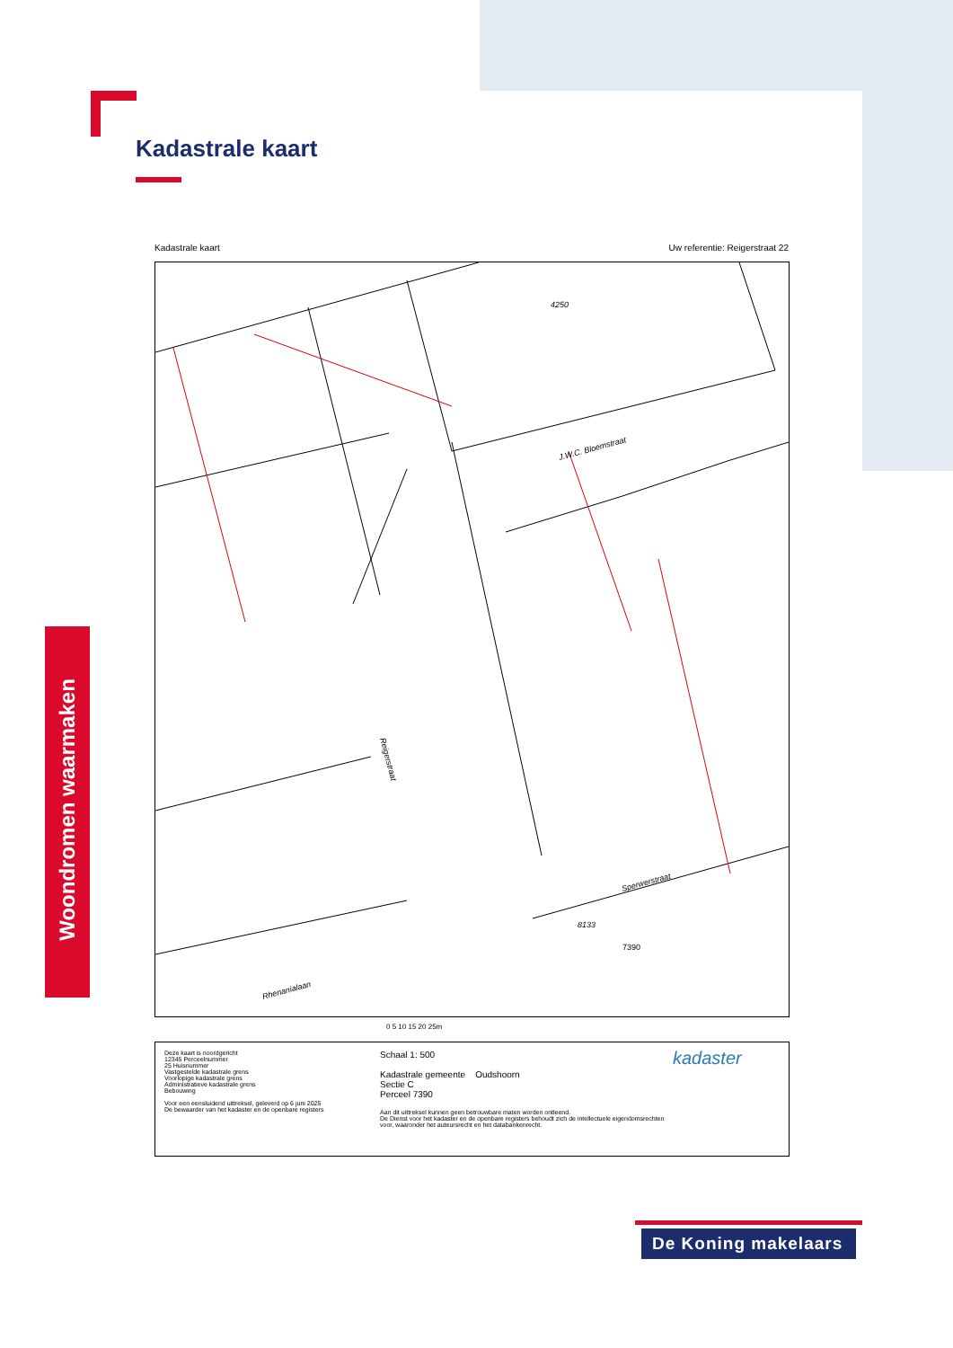Kadastrale kaart
Woondromen waarmaken
Kadastrale kaart Uw referentie: Reigerstraat 22
4250
J.W.C. Bloemstraat
Reigerstraat
Sperwerstraat
Rhenanialaan
8133
7390
0 5 10 15 20 25m
Deze kaart is noordgericht
12345 Perceelnummer
25 Huisnummer
Vastgestelde kadastrale grens
Voorlopige kadastrale grens
Administratieve kadastrale grens
Bebouwing
Voor een eensluidend uittreksel, geleverd op 6 juni 2025
De bewaarder van het kadaster en de openbare registers
Schaal 1: 500
Kadastrale gemeente Oudshoorn
Sectie C
Perceel 7390
Aan dit uittreksel kunnen geen betrouwbare maten worden ontleend.
De Dienst voor het kadaster en de openbare registers behoudt zich de intellectuele eigendomsrechten voor, waaronder het auteursrecht en het databankenrecht.
kadaster
De Koning makelaars